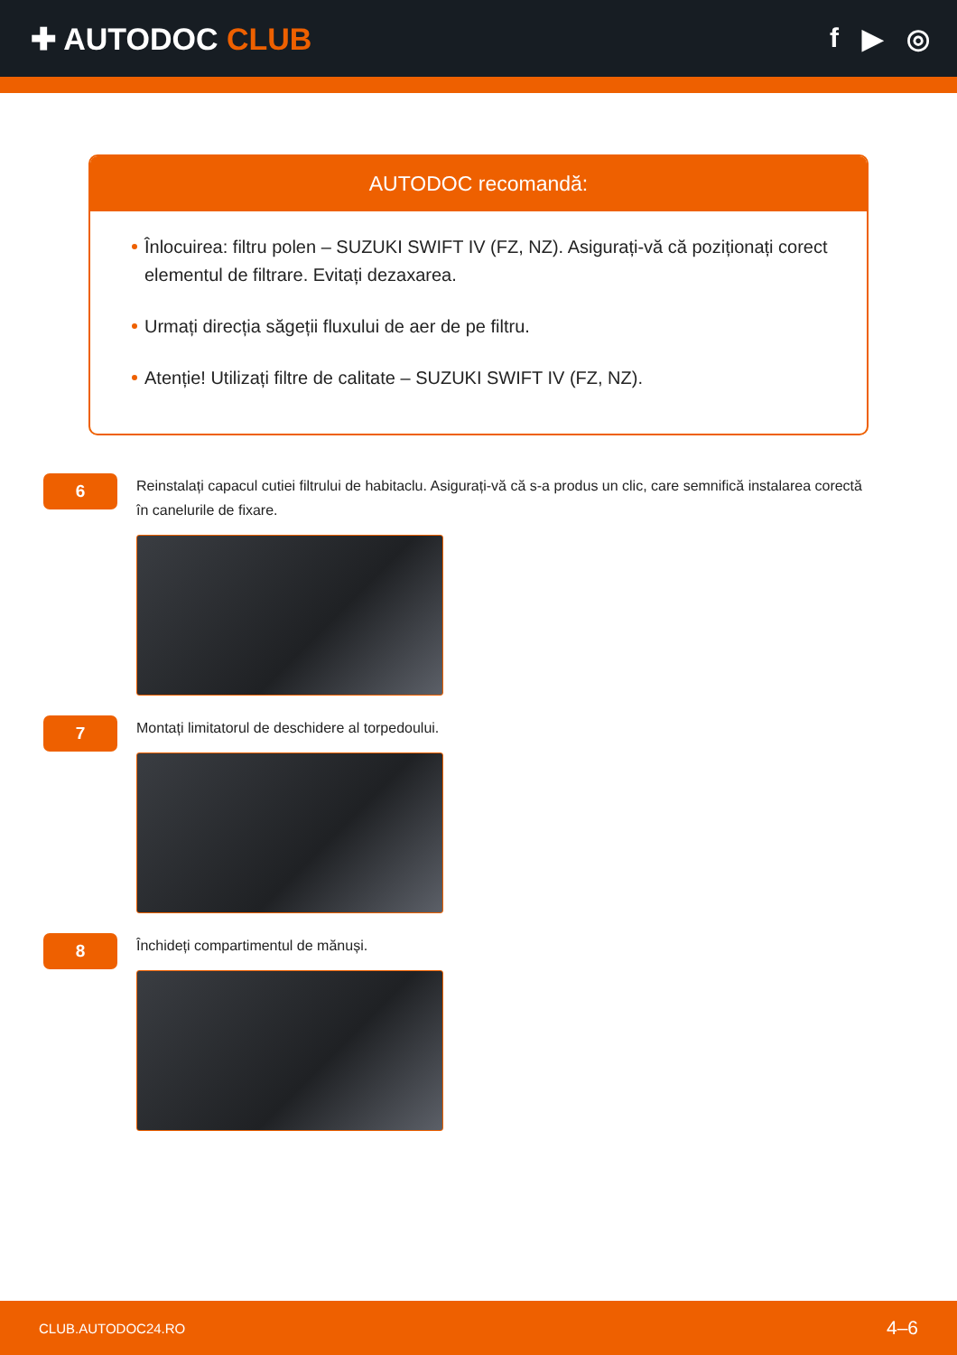✚ AUTODOC CLUB f ▶ ◎
AUTODOC recomandă:
Înlocuirea: filtru polen – SUZUKI SWIFT IV (FZ, NZ). Asigurați-vă că poziționați corect elementul de filtrare. Evitați dezaxarea.
Urmați direcția săgeții fluxului de aer de pe filtru.
Atenție! Utilizați filtre de calitate – SUZUKI SWIFT IV (FZ, NZ).
6
Reinstalați capacul cutiei filtrului de habitaclu. Asigurați-vă că s-a produs un clic, care semnifică instalarea corectă în canelurile de fixare.
7
Montați limitatorul de deschidere al torpedoului.
8
Închideți compartimentul de mănuși.
CLUB.AUTODOC24.RO 4–6